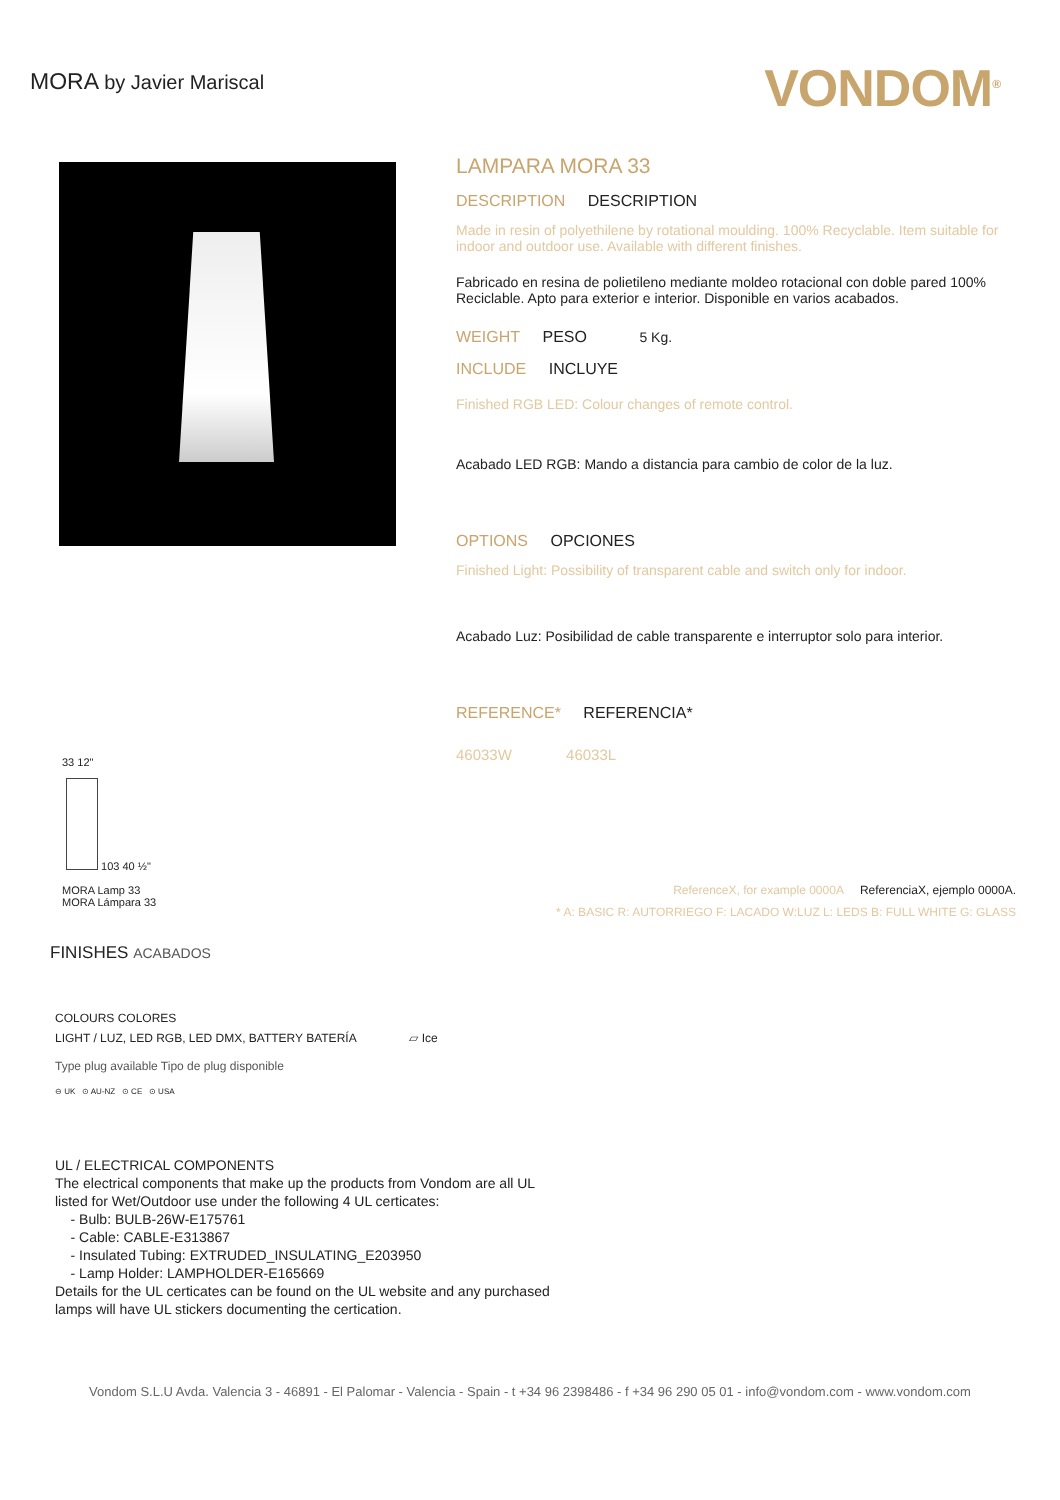MORA by Javier Mariscal
VONDOM<sup>®</sup>
33 12"
103 40 ½"
MORA Lamp 33
MORA Lámpara 33
LAMPARA MORA 33
DESCRIPTION DESCRIPTION
Made in resin of polyethilene by rotational moulding. 100% Recyclable. Item suitable for indoor and outdoor use. Available with different finishes.
Fabricado en resina de polietileno mediante moldeo rotacional con doble pared 100% Reciclable. Apto para exterior e interior. Disponible en varios acabados.
WEIGHT PESO 5 Kg.
INCLUDE INCLUYE
Finished RGB LED: Colour changes of remote control.
Acabado LED RGB: Mando a distancia para cambio de color de la luz.
OPTIONS OPCIONES
Finished Light: Possibility of transparent cable and switch only for indoor.
Acabado Luz: Posibilidad de cable transparente e interruptor solo para interior.
REFERENCE* REFERENCIA*
46033W 46033L
ReferenceX, for example 0000A ReferenciaX, ejemplo 0000A.
* A: BASIC R: AUTORRIEGO F: LACADO W:LUZ L: LEDS B: FULL WHITE G: GLASS
FINISHES ACABADOS
COLOURS COLORES
LIGHT / LUZ, LED RGB, LED DMX, BATTERY BATERÍA ▱ Ice
Type plug available Tipo de plug disponible
⊖ UK ⊙ AU-NZ ⊙ CE ⊙ USA
UL / ELECTRICAL COMPONENTS
The electrical components that make up the products from Vondom are all UL
listed for Wet/Outdoor use under the following 4 UL certicates:
- Bulb: BULB-26W-E175761
- Cable: CABLE-E313867
- Insulated Tubing: EXTRUDED_INSULATING_E203950
- Lamp Holder: LAMPHOLDER-E165669
Details for the UL certicates can be found on the UL website and any purchased
lamps will have UL stickers documenting the certication.
Vondom S.L.U Avda. Valencia 3 - 46891 - El Palomar - Valencia - Spain - t +34 96 2398486 - f +34 96 290 05 01 - info@vondom.com - www.vondom.com